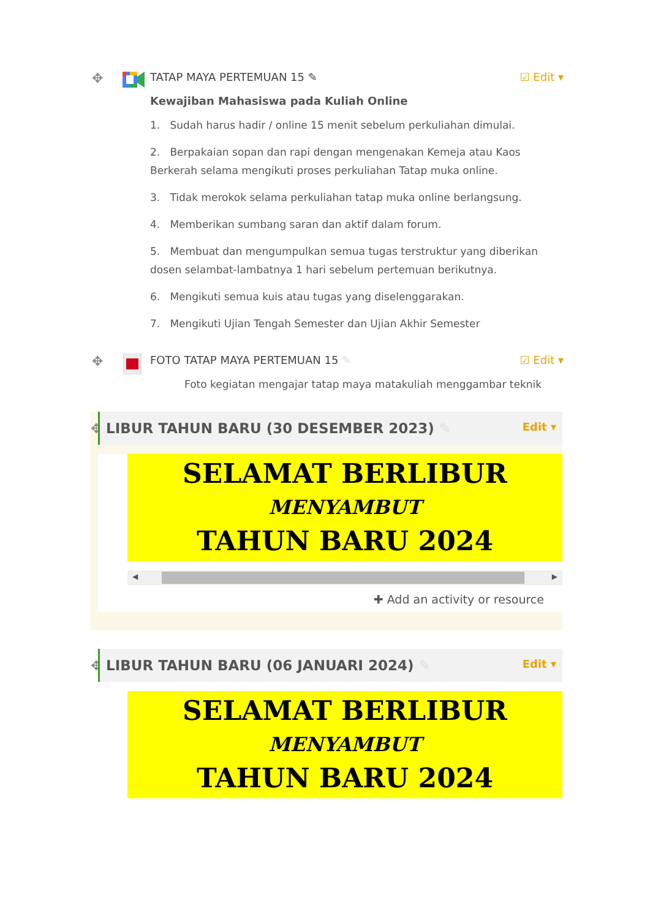✥
TATAP MAYA PERTEMUAN 15 ✎ ☑ Edit ▾
Kewajiban Mahasiswa pada Kuliah Online
1. Sudah harus hadir / online 15 menit sebelum perkuliahan dimulai.
2. Berpakaian sopan dan rapi dengan mengenakan Kemeja atau Kaos Berkerah selama mengikuti proses perkuliahan Tatap muka online.
3. Tidak merokok selama perkuliahan tatap muka online berlangsung.
4. Memberikan sumbang saran dan aktif dalam forum.
5. Membuat dan mengumpulkan semua tugas terstruktur yang diberikan dosen selambat-lambatnya 1 hari sebelum pertemuan berikutnya.
6. Mengikuti semua kuis atau tugas yang diselenggarakan.
7. Mengikuti Ujian Tengah Semester dan Ujian Akhir Semester
✥
FOTO TATAP MAYA PERTEMUAN 15 ✎ ☑ Edit ▾
Foto kegiatan mengajar tatap maya matakuliah menggambar teknik
✥
LIBUR TAHUN BARU (30 DESEMBER 2023) ✎ Edit ▾
SELAMAT BERLIBUR
MENYAMBUT
TAHUN BARU 2024
◀ ▶
✚ Add an activity or resource
✥
LIBUR TAHUN BARU (06 JANUARI 2024) ✎ Edit ▾
SELAMAT BERLIBUR
MENYAMBUT
TAHUN BARU 2024